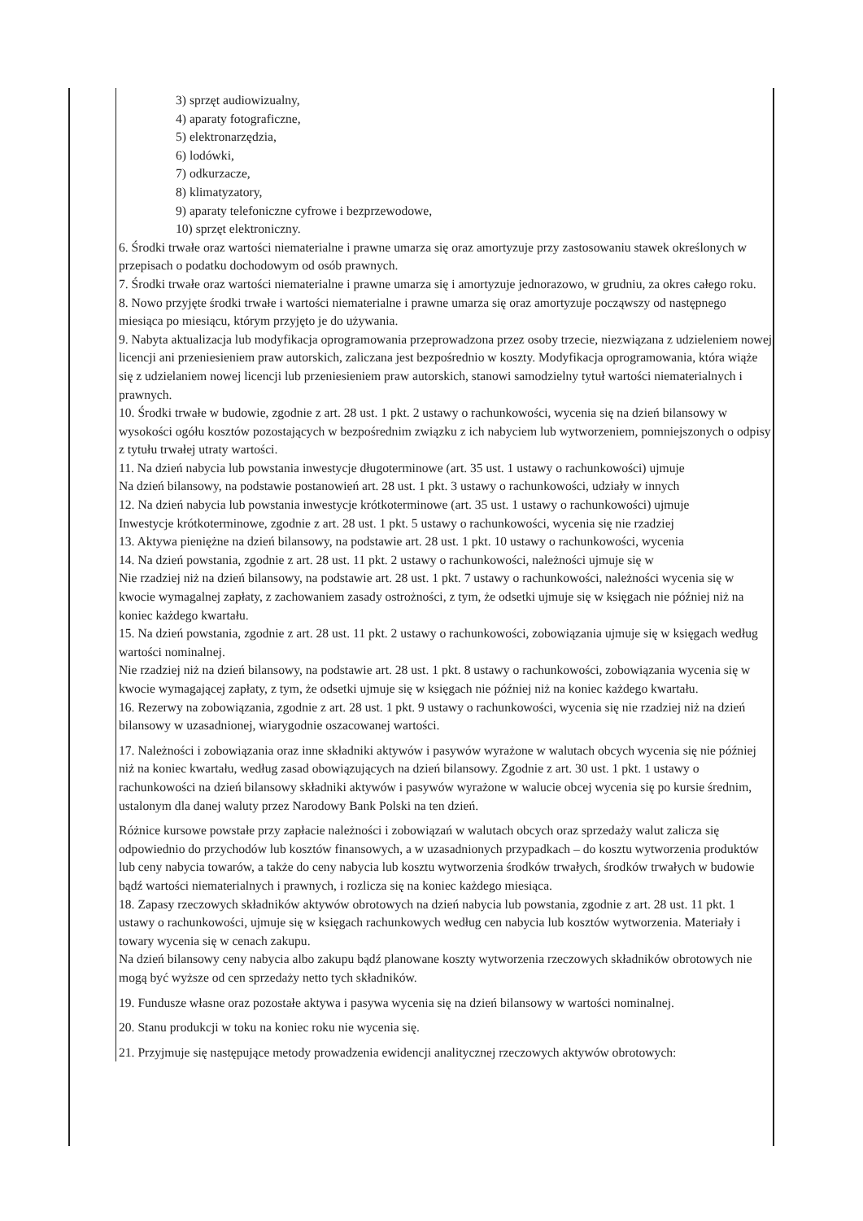3) sprzęt audiowizualny,
4) aparaty fotograficzne,
5) elektronarzędzia,
6) lodówki,
7) odkurzacze,
8) klimatyzatory,
9) aparaty telefoniczne cyfrowe i bezprzewodowe,
10) sprzęt elektroniczny.
6. Środki trwałe oraz wartości niematerialne i prawne umarza się oraz amortyzuje przy zastosowaniu stawek określonych w przepisach o podatku dochodowym od osób prawnych.
7. Środki trwałe oraz wartości niematerialne i prawne umarza się i amortyzuje jednorazowo, w grudniu, za okres całego roku.
8. Nowo przyjęte środki trwałe i wartości niematerialne i prawne umarza się oraz amortyzuje począwszy od następnego miesiąca po miesiącu, którym przyjęto je do używania.
9. Nabyta aktualizacja lub modyfikacja oprogramowania przeprowadzona przez osoby trzecie, niezwiązana z udzieleniem nowej licencji ani przeniesieniem praw autorskich, zaliczana jest bezpośrednio w koszty. Modyfikacja oprogramowania, która wiąże się z udzielaniem nowej licencji lub przeniesieniem praw autorskich, stanowi samodzielny tytuł wartości niematerialnych i prawnych.
10. Środki trwałe w budowie, zgodnie z art. 28 ust. 1 pkt. 2 ustawy o rachunkowości, wycenia się na dzień bilansowy w wysokości ogółu kosztów pozostających w bezpośrednim związku z ich nabyciem lub wytworzeniem, pomniejszonych o odpisy z tytułu trwałej utraty wartości.
11. Na dzień nabycia lub powstania inwestycje długoterminowe (art. 35 ust. 1 ustawy o rachunkowości) ujmuje
Na dzień bilansowy, na podstawie postanowień art. 28 ust. 1 pkt. 3 ustawy o rachunkowości, udziały w innych
12. Na dzień nabycia lub powstania inwestycje krótkoterminowe (art. 35 ust. 1 ustawy o rachunkowości) ujmuje
Inwestycje krótkoterminowe, zgodnie z art. 28 ust. 1 pkt. 5 ustawy o rachunkowości, wycenia się nie rzadziej
13. Aktywa pieniężne na dzień bilansowy, na podstawie art. 28 ust. 1 pkt. 10 ustawy o rachunkowości, wycenia
14. Na dzień powstania, zgodnie z art. 28 ust. 11 pkt. 2 ustawy o rachunkowości, należności ujmuje się w
Nie rzadziej niż na dzień bilansowy, na podstawie art. 28 ust. 1 pkt. 7 ustawy o rachunkowości, należności wycenia się w kwocie wymagalnej zapłaty, z zachowaniem zasady ostrożności, z tym, że odsetki ujmuje się w księgach nie później niż na koniec każdego kwartału.
15. Na dzień powstania, zgodnie z art. 28 ust. 11 pkt. 2 ustawy o rachunkowości, zobowiązania ujmuje się w księgach według wartości nominalnej.
Nie rzadziej niż na dzień bilansowy, na podstawie art. 28 ust. 1 pkt. 8 ustawy o rachunkowości, zobowiązania wycenia się w kwocie wymagającej zapłaty, z tym, że odsetki ujmuje się w księgach nie później niż na koniec każdego kwartału.
16. Rezerwy na zobowiązania, zgodnie z art. 28 ust. 1 pkt. 9 ustawy o rachunkowości, wycenia się nie rzadziej niż na dzień bilansowy w uzasadnionej, wiarygodnie oszacowanej wartości.
17. Należności i zobowiązania oraz inne składniki aktywów i pasywów wyrażone w walutach obcych wycenia się nie później niż na koniec kwartału, według zasad obowiązujących na dzień bilansowy. Zgodnie z art. 30 ust. 1 pkt. 1 ustawy o rachunkowości na dzień bilansowy składniki aktywów i pasywów wyrażone w walucie obcej wycenia się po kursie średnim, ustalonym dla danej waluty przez Narodowy Bank Polski na ten dzień.
Różnice kursowe powstałe przy zapłacie należności i zobowiązań w walutach obcych oraz sprzedaży walut zalicza się odpowiednio do przychodów lub kosztów finansowych, a w uzasadnionych przypadkach – do kosztu wytworzenia produktów lub ceny nabycia towarów, a także do ceny nabycia lub kosztu wytworzenia środków trwałych, środków trwałych w budowie bądź wartości niematerialnych i prawnych, i rozlicza się na koniec każdego miesiąca.
18. Zapasy rzeczowych składników aktywów obrotowych na dzień nabycia lub powstania, zgodnie z art. 28 ust. 11 pkt. 1 ustawy o rachunkowości, ujmuje się w księgach rachunkowych według cen nabycia lub kosztów wytworzenia. Materiały i towary wycenia się w cenach zakupu.
Na dzień bilansowy ceny nabycia albo zakupu bądź planowane koszty wytworzenia rzeczowych składników obrotowych nie mogą być wyższe od cen sprzedaży netto tych składników.
19. Fundusze własne oraz pozostałe aktywa i pasywa wycenia się na dzień bilansowy w wartości nominalnej.
20. Stanu produkcji w toku na koniec roku nie wycenia się.
21. Przyjmuje się następujące metody prowadzenia ewidencji analitycznej rzeczowych aktywów obrotowych: